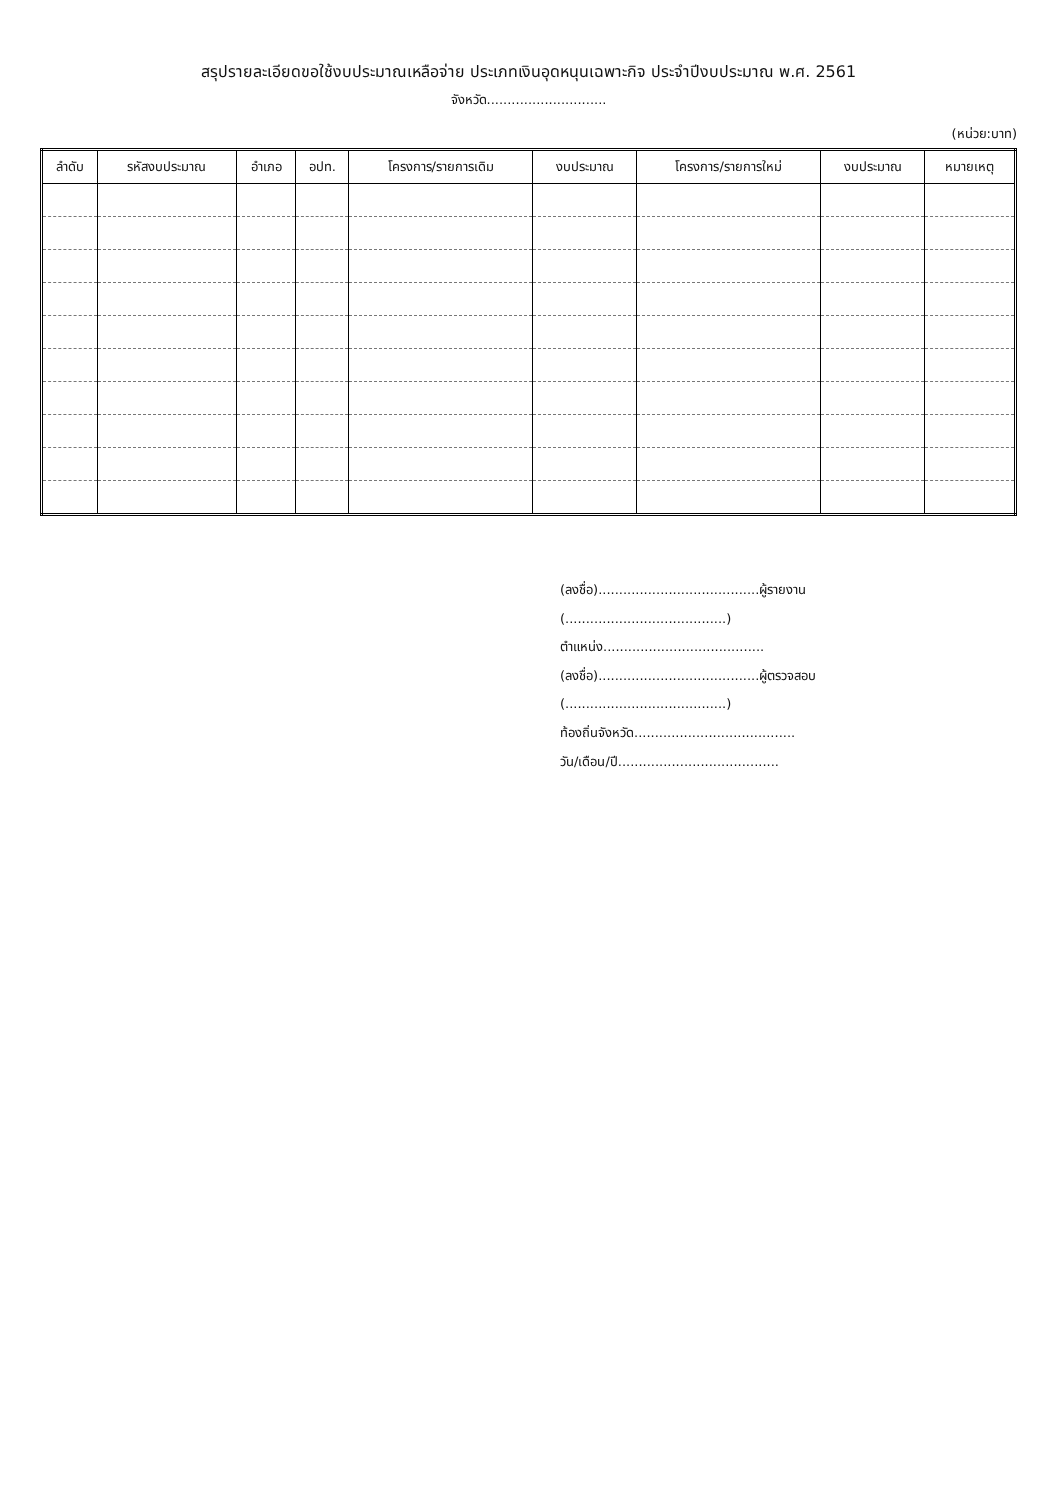สรุปรายละเอียดขอใช้งบประมาณเหลือจ่าย ประเภทเงินอุดหนุนเฉพาะกิจ ประจำปีงบประมาณ พ.ศ. 2561
จังหวัด.............................
(หน่วย:บาท)
| ลำดับ | รหัสงบประมาณ | อำเภอ | อปท. | โครงการ/รายการเดิม | งบประมาณ | โครงการ/รายการใหม่ | งบประมาณ | หมายเหตุ |
| --- | --- | --- | --- | --- | --- | --- | --- | --- |
(ลงชื่อ).......................................ผู้รายงาน
(.......................................)
ตำแหน่ง.......................................
(ลงชื่อ).......................................ผู้ตรวจสอบ
(.......................................)
ท้องถิ่นจังหวัด.......................................
วัน/เดือน/ปี.......................................